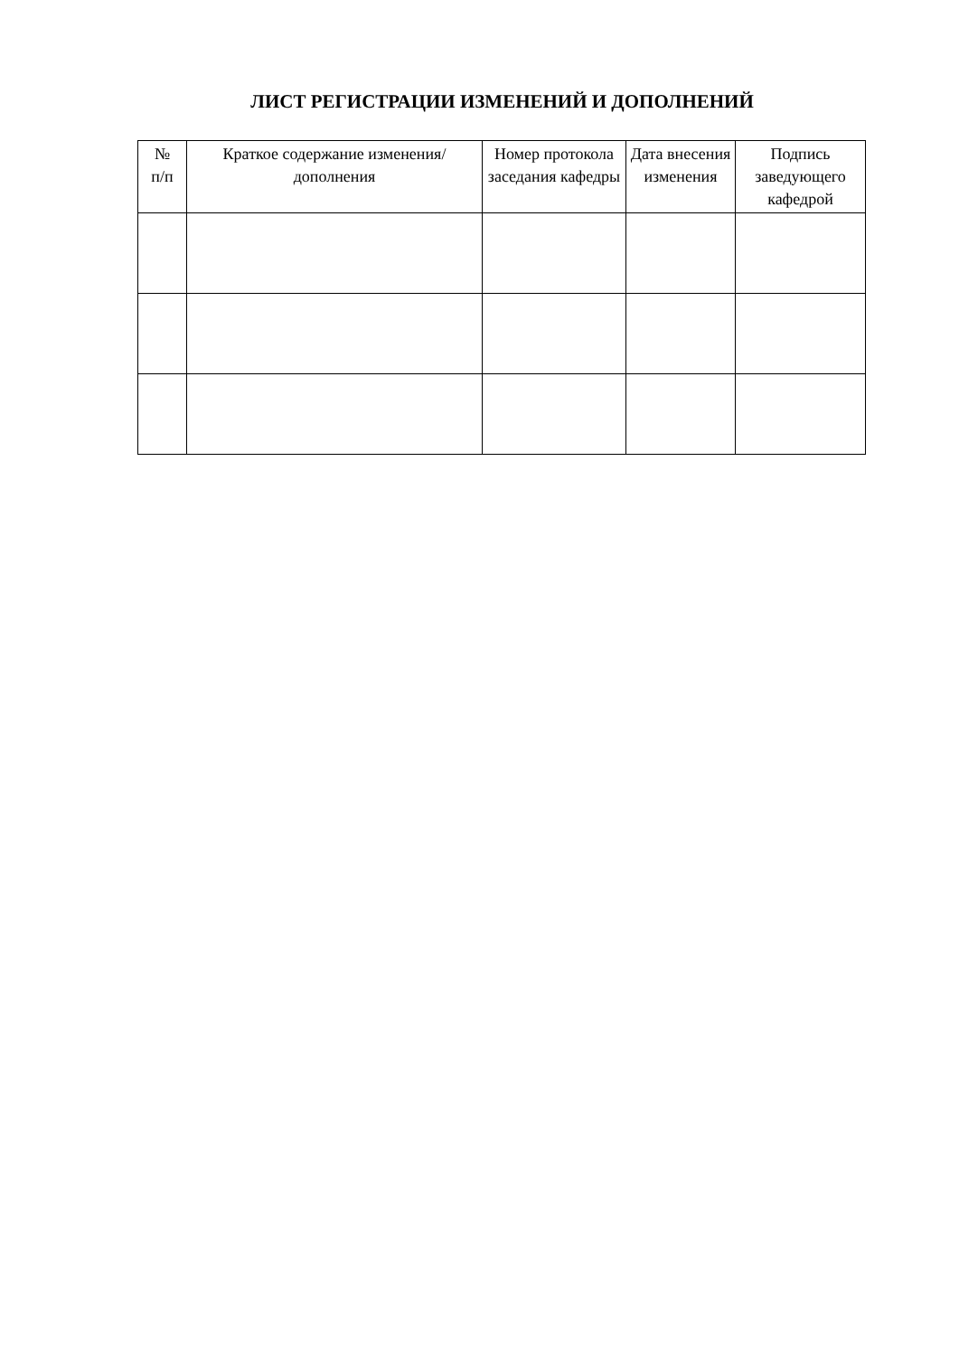ЛИСТ РЕГИСТРАЦИИ ИЗМЕНЕНИЙ И ДОПОЛНЕНИЙ
| № п/п | Краткое содержание изменения/дополнения | Номер протокола заседания кафедры | Дата внесения изменения | Подпись заведующего кафедрой |
| --- | --- | --- | --- | --- |